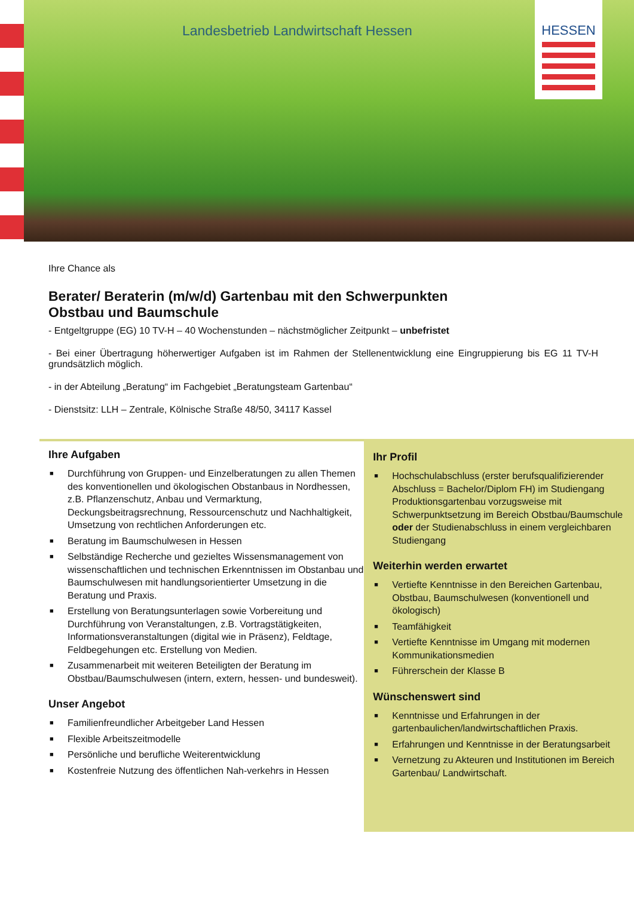Landesbetrieb Landwirtschaft Hessen
HESSEN
Ihre Chance als
Berater/ Beraterin (m/w/d) Gartenbau mit den Schwerpunkten
Obstbau und Baumschule
- Entgeltgruppe (EG) 10 TV-H – 40 Wochenstunden – nächstmöglicher Zeitpunkt – unbefristet
- Bei einer Übertragung höherwertiger Aufgaben ist im Rahmen der Stellenentwicklung eine Eingruppierung bis EG 11 TV-H grundsätzlich möglich.
- in der Abteilung „Beratung“ im Fachgebiet „Beratungsteam Gartenbau“
- Dienstsitz: LLH – Zentrale, Kölnische Straße 48/50, 34117 Kassel
Ihre Aufgaben
■ Durchführung von Gruppen- und Einzelberatungen zu allen Themen des konventionellen und ökologischen Obstanbaus in Nordhessen, z.B. Pflanzenschutz, Anbau und Vermarktung, Deckungsbeitragsrechnung, Ressourcenschutz und Nachhaltigkeit, Umsetzung von rechtlichen Anforderungen etc.
■ Beratung im Baumschulwesen in Hessen
■ Selbständige Recherche und gezieltes Wissensmanagement von wissenschaftlichen und technischen Erkenntnissen im Obstanbau und Baumschulwesen mit handlungsorientierter Umsetzung in die Beratung und Praxis.
■ Erstellung von Beratungsunterlagen sowie Vorbereitung und Durchführung von Veranstaltungen, z.B. Vortragstätigkeiten, Informationsveranstaltungen (digital wie in Präsenz), Feldtage, Feldbegehungen etc. Erstellung von Medien.
■ Zusammenarbeit mit weiteren Beteiligten der Beratung im Obstbau/Baumschulwesen (intern, extern, hessen- und bundesweit).
Unser Angebot
■ Familienfreundlicher Arbeitgeber Land Hessen
■ Flexible Arbeitszeitmodelle
■ Persönliche und berufliche Weiterentwicklung
■ Kostenfreie Nutzung des öffentlichen Nah-verkehrs in Hessen
Ihr Profil
■ Hochschulabschluss (erster berufsqualifizierender Abschluss = Bachelor/Diplom FH) im Studiengang Produktionsgartenbau vorzugsweise mit Schwerpunktsetzung im Bereich Obstbau/Baumschule oder der Studienabschluss in einem vergleichbaren Studiengang
Weiterhin werden erwartet
■ Vertiefte Kenntnisse in den Bereichen Gartenbau, Obstbau, Baumschulwesen (konventionell und ökologisch)
■ Teamfähigkeit
■ Vertiefte Kenntnisse im Umgang mit modernen Kommunikationsmedien
■ Führerschein der Klasse B
Wünschenswert sind
■ Kenntnisse und Erfahrungen in der gartenbaulichen/landwirtschaftlichen Praxis.
■ Erfahrungen und Kenntnisse in der Beratungsarbeit
■ Vernetzung zu Akteuren und Institutionen im Bereich Gartenbau/ Landwirtschaft.